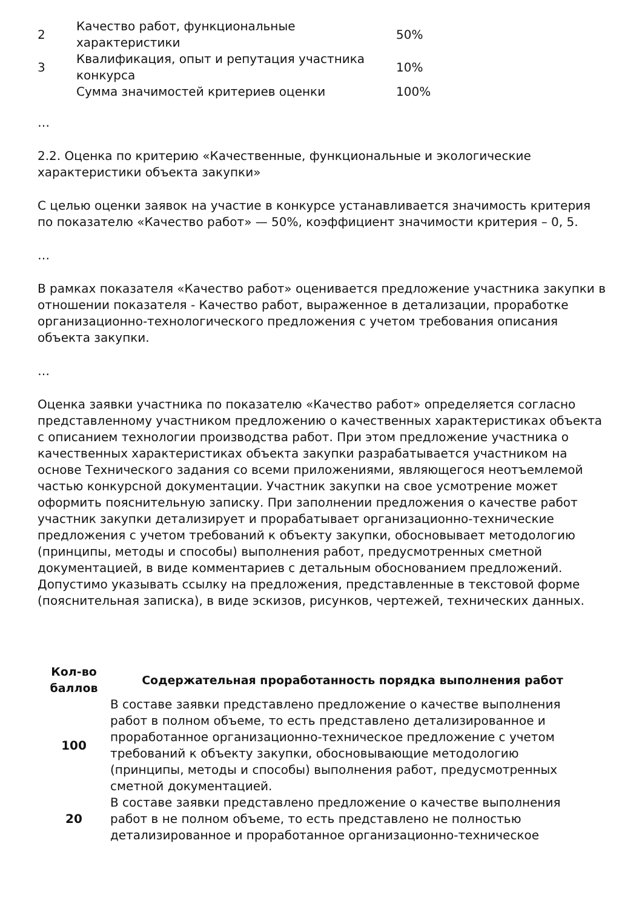| 2 | Качество работ, функциональные характеристики | 50% |
| 3 | Квалификация, опыт и репутация участника конкурса | 10% |
| | Сумма значимостей критериев оценки | 100% |
…
2.2. Оценка по критерию «Качественные, функциональные и экологические характеристики объекта закупки»
С целью оценки заявок на участие в конкурсе устанавливается значимость критерия по показателю «Качество работ» — 50%, коэффициент значимости критерия – 0, 5.
…
В рамках показателя «Качество работ» оценивается предложение участника закупки в отношении показателя - Качество работ, выраженное в детализации, проработке организационно-технологического предложения с учетом требования описания объекта закупки.
…
Оценка заявки участника по показателю «Качество работ» определяется согласно представленному участником предложению о качественных характеристиках объекта с описанием технологии производства работ. При этом предложение участника о качественных характеристиках объекта закупки разрабатывается участником на основе Технического задания со всеми приложениями, являющегося неотъемлемой частью конкурсной документации. Участник закупки на свое усмотрение может оформить пояснительную записку. При заполнении предложения о качестве работ участник закупки детализирует и прорабатывает организационно-технические предложения с учетом требований к объекту закупки, обосновывает методологию (принципы, методы и способы) выполнения работ, предусмотренных сметной документацией, в виде комментариев с детальным обоснованием предложений. Допустимо указывать ссылку на предложения, представленные в текстовой форме (пояснительная записка), в виде эскизов, рисунков, чертежей, технических данных.
| Кол-во баллов | Содержательная проработанность порядка выполнения работ |
| --- | --- |
| 100 | В составе заявки представлено предложение о качестве выполнения работ в полном объеме, то есть представлено детализированное и проработанное организационно-техническое предложение с учетом требований к объекту закупки, обосновывающие методологию (принципы, методы и способы) выполнения работ, предусмотренных сметной документацией. |
| 20 | В составе заявки представлено предложение о качестве выполнения работ в не полном объеме, то есть представлено не полностью детализированное и проработанное организационно-техническое |